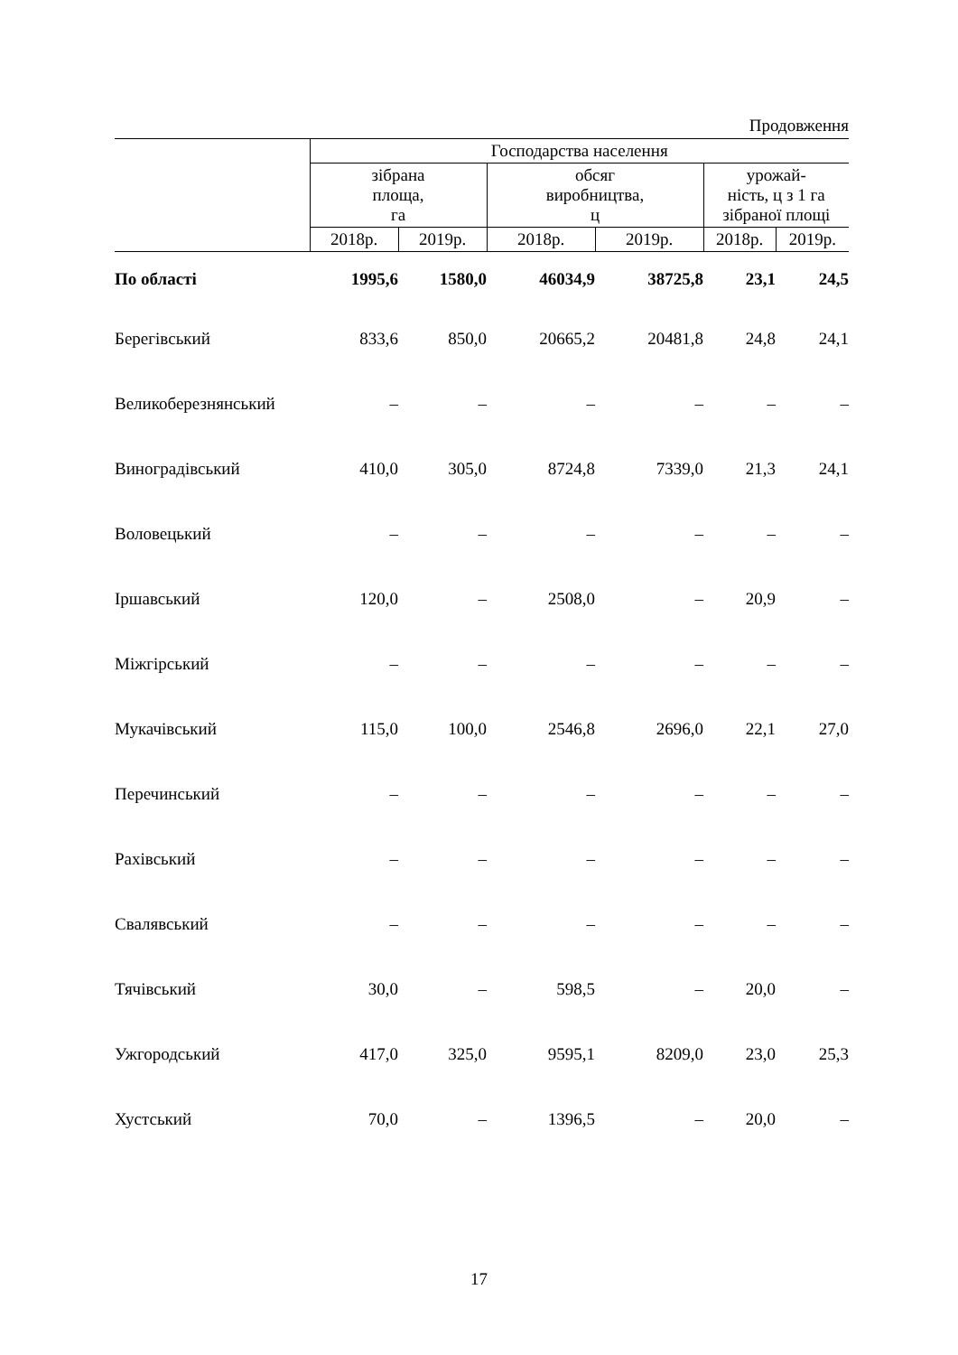Продовження
| | Господарства населення | | | | | |
| --- | --- | --- | --- | --- | --- | --- |
| | зібрана площа, га | | обсяг виробництва, ц | | урожай- ність, ц з 1 га зібраної площі | |
| | 2018р. | 2019р. | 2018р. | 2019р. | 2018р. | 2019р. |
| По області | 1995,6 | 1580,0 | 46034,9 | 38725,8 | 23,1 | 24,5 |
| Берегівський | 833,6 | 850,0 | 20665,2 | 20481,8 | 24,8 | 24,1 |
| Великоберезнянський | – | – | – | – | – | – |
| Виноградівський | 410,0 | 305,0 | 8724,8 | 7339,0 | 21,3 | 24,1 |
| Воловецький | – | – | – | – | – | – |
| Іршавський | 120,0 | – | 2508,0 | – | 20,9 | – |
| Міжгірський | – | – | – | – | – | – |
| Мукачівський | 115,0 | 100,0 | 2546,8 | 2696,0 | 22,1 | 27,0 |
| Перечинський | – | – | – | – | – | – |
| Рахівський | – | – | – | – | – | – |
| Свалявський | – | – | – | – | – | – |
| Тячівський | 30,0 | – | 598,5 | – | 20,0 | – |
| Ужгородський | 417,0 | 325,0 | 9595,1 | 8209,0 | 23,0 | 25,3 |
| Хустський | 70,0 | – | 1396,5 | – | 20,0 | – |
17